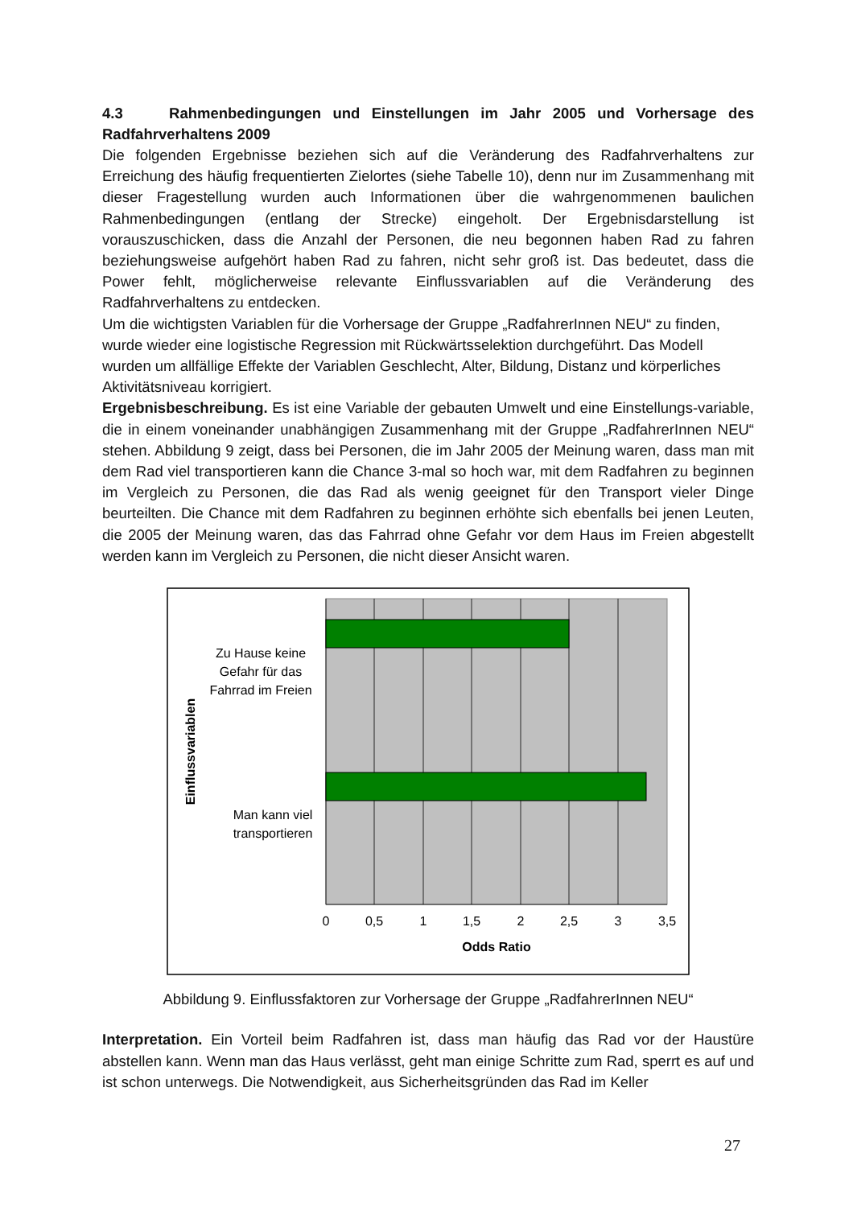4.3 Rahmenbedingungen und Einstellungen im Jahr 2005 und Vorhersage des Radfahrverhaltens 2009
Die folgenden Ergebnisse beziehen sich auf die Veränderung des Radfahrverhaltens zur Erreichung des häufig frequentierten Zielortes (siehe Tabelle 10), denn nur im Zusammenhang mit dieser Fragestellung wurden auch Informationen über die wahrgenommenen baulichen Rahmenbedingungen (entlang der Strecke) eingeholt. Der Ergebnisdarstellung ist vorauszuschicken, dass die Anzahl der Personen, die neu begonnen haben Rad zu fahren beziehungsweise aufgehört haben Rad zu fahren, nicht sehr groß ist. Das bedeutet, dass die Power fehlt, möglicherweise relevante Einflussvariablen auf die Veränderung des Radfahrverhaltens zu entdecken.
Um die wichtigsten Variablen für die Vorhersage der Gruppe „RadfahrerInnen NEU“ zu finden, wurde wieder eine logistische Regression mit Rückwärtsselektion durchgeführt. Das Modell wurden um allfällige Effekte der Variablen Geschlecht, Alter, Bildung, Distanz und körperliches Aktivitätsniveau korrigiert.
Ergebnisbeschreibung. Es ist eine Variable der gebauten Umwelt und eine Einstellungs-variable, die in einem voneinander unabhängigen Zusammenhang mit der Gruppe „RadfahrerInnen NEU“ stehen. Abbildung 9 zeigt, dass bei Personen, die im Jahr 2005 der Meinung waren, dass man mit dem Rad viel transportieren kann die Chance 3-mal so hoch war, mit dem Radfahren zu beginnen im Vergleich zu Personen, die das Rad als wenig geeignet für den Transport vieler Dinge beurteilten. Die Chance mit dem Radfahren zu beginnen erhöhte sich ebenfalls bei jenen Leuten, die 2005 der Meinung waren, das das Fahrrad ohne Gefahr vor dem Haus im Freien abgestellt werden kann im Vergleich zu Personen, die nicht dieser Ansicht waren.
Zu Hause keine
Gefahr für das
Fahrrad im Freien
Man kann viel
transportieren
Einflussvariablen
0
0,5
1
1,5
2
2,5
3
3,5
Odds Ratio
Abbildung 9. Einflussfaktoren zur Vorhersage der Gruppe „RadfahrerInnen NEU“
Interpretation. Ein Vorteil beim Radfahren ist, dass man häufig das Rad vor der Haustüre abstellen kann. Wenn man das Haus verlässt, geht man einige Schritte zum Rad, sperrt es auf und ist schon unterwegs. Die Notwendigkeit, aus Sicherheitsgründen das Rad im Keller
27